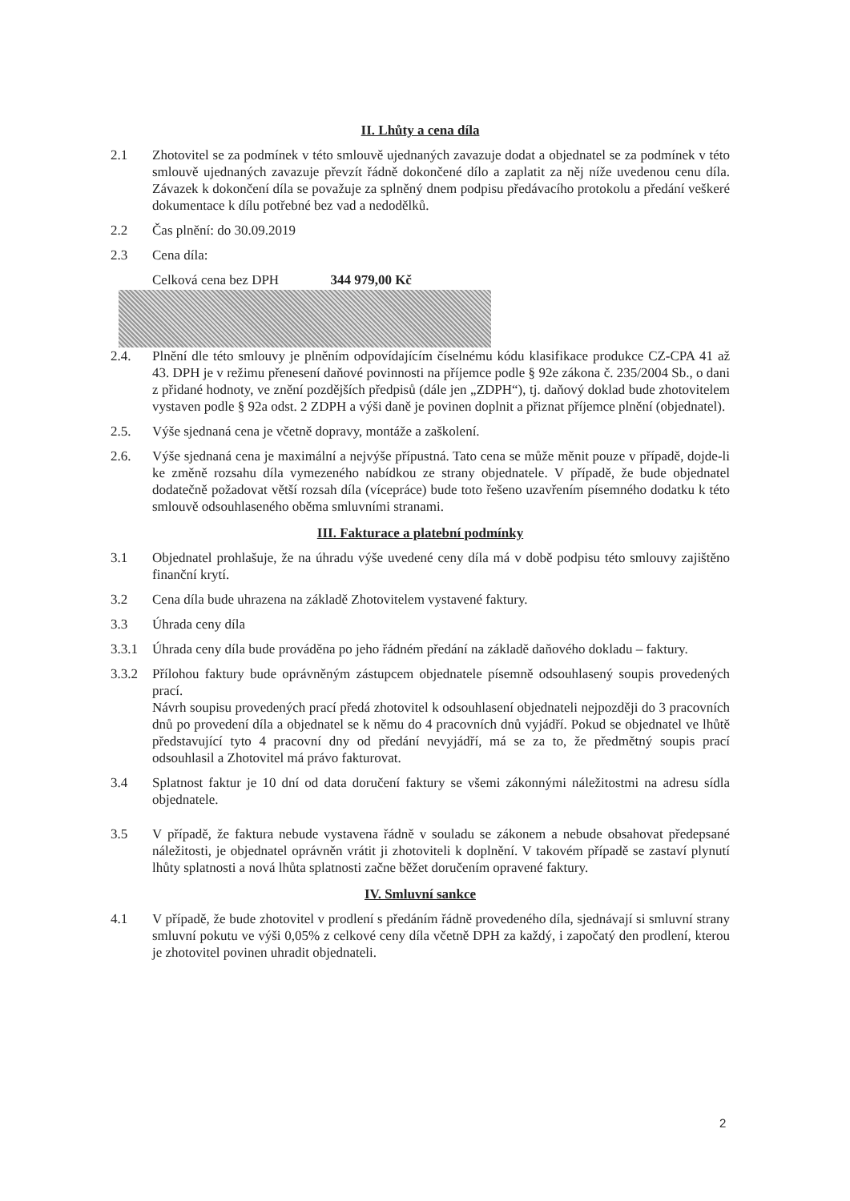II. Lhůty a cena díla
2.1 Zhotovitel se za podmínek v této smlouvě ujednaných zavazuje dodat a objednatel se za podmínek v této smlouvě ujednaných zavazuje převzít řádně dokončené dílo a zaplatit za něj níže uvedenou cenu díla. Závazek k dokončení díla se považuje za splněný dnem podpisu předávacího protokolu a předání veškeré dokumentace k dílu potřebné bez vad a nedodělků.
2.2 Čas plnění: do 30.09.2019
2.3 Cena díla:
Celková cena bez DPH 344 979,00 Kč
2.4. Plnění dle této smlouvy je plněním odpovídajícím číselnému kódu klasifikace produkce CZ-CPA 41 až 43. DPH je v režimu přenesení daňové povinnosti na příjemce podle § 92e zákona č. 235/2004 Sb., o dani z přidané hodnoty, ve znění pozdějších předpisů (dále jen „ZDPH“), tj. daňový doklad bude zhotovitelem vystaven podle § 92a odst. 2 ZDPH a výši daně je povinen doplnit a přiznat příjemce plnění (objednatel).
2.5. Výše sjednaná cena je včetně dopravy, montáže a zaškolení.
2.6. Výše sjednaná cena je maximální a nejvýše přípustná. Tato cena se může měnit pouze v případě, dojde-li ke změně rozsahu díla vymezeného nabídkou ze strany objednatele. V případě, že bude objednatel dodatečně požadovat větší rozsah díla (vícepráce) bude toto řešeno uzavřením písemného dodatku k této smlouvě odsouhlaseného oběma smluvními stranami.
III. Fakturace a platební podmínky
3.1 Objednatel prohlašuje, že na úhradu výše uvedené ceny díla má v době podpisu této smlouvy zajištěno finanční krytí.
3.2 Cena díla bude uhrazena na základě Zhotovitelem vystavené faktury.
3.3 Úhrada ceny díla
3.3.1 Úhrada ceny díla bude prováděna po jeho řádném předání na základě daňového dokladu – faktury.
3.3.2 Přílohou faktury bude oprávněným zástupcem objednatele písemně odsouhlasený soupis provedených prací.
Návrh soupisu provedených prací předá zhotovitel k odsouhlasení objednateli nejpozději do 3 pracovních dnů po provedení díla a objednatel se k němu do 4 pracovních dnů vyjádří. Pokud se objednatel ve lhůtě představující tyto 4 pracovní dny od předání nevyjádří, má se za to, že předmětný soupis prací odsouhlasil a Zhotovitel má právo fakturovat.
3.4 Splatnost faktur je 10 dní od data doručení faktury se všemi zákonnými náležitostmi na adresu sídla objednatele.
3.5 V případě, že faktura nebude vystavena řádně v souladu se zákonem a nebude obsahovat předepsané náležitosti, je objednatel oprávněn vrátit ji zhotoviteli k doplnění. V takovém případě se zastaví plynutí lhůty splatnosti a nová lhůta splatnosti začne běžet doručením opravené faktury.
IV. Smluvní sankce
4.1 V případě, že bude zhotovitel v prodlení s předáním řádně provedeného díla, sjednávají si smluvní strany smluvní pokutu ve výši 0,05% z celkové ceny díla včetně DPH za každý, i započatý den prodlení, kterou je zhotovitel povinen uhradit objednateli.
2